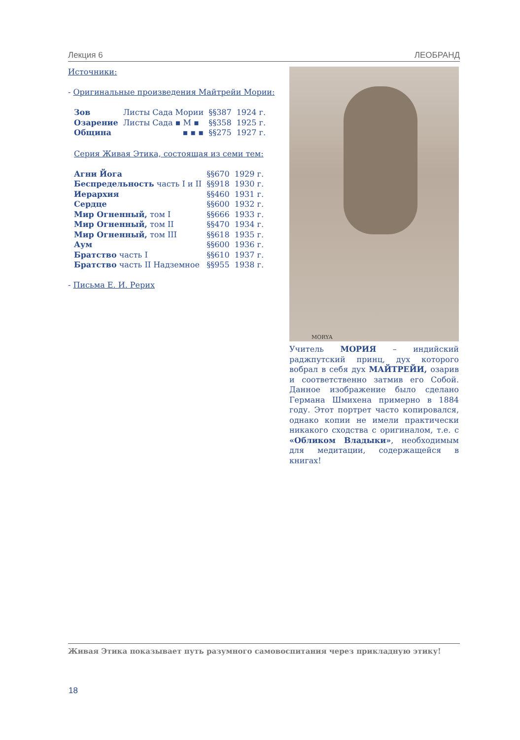Лекция 6 ЛЕОБРАНД
Источники:
- Оригинальные произведения Майтрейи Мории:
| Зов | Листы Сада Мории | §§387 | 1924 г. |
| Озарение | Листы Сада ▪ М ▪ | §§358 | 1925 г. |
| Община | ▪ ▪ ▪ | §§275 | 1927 г. |
Серия Живая Этика, состоящая из семи тем:
| Агни Йога | §§670 | 1929 г. |
| Беспредельность часть I и II | §§918 | 1930 г. |
| Иерархия | §§460 | 1931 г. |
| Сердце | §§600 | 1932 г. |
| Мир Огненный, том I | §§666 | 1933 г. |
| Мир Огненный, том II | §§470 | 1934 г. |
| Мир Огненный, том III | §§618 | 1935 г. |
| Аум | §§600 | 1936 г. |
| Братство часть I | §§610 | 1937 г. |
| Братство часть II Надземное | §§955 | 1938 г. |
- Письма Е. И. Рерих
MORYA
Учитель МОРИЯ – индийский раджпутский принц, дух которого вобрал в себя дух МАЙТРЕЙИ, озарив и соответственно затмив его Собой. Данное изображение было сделано Германа Шмихена примерно в 1884 году. Этот портрет часто копировался, однако копии не имели практически никакого сходства с оригиналом, т.е. с «Обликом Владыки», необходимым для медитации, содержащейся в книгах!
Живая Этика показывает путь разумного самовоспитания через прикладную этику!
18